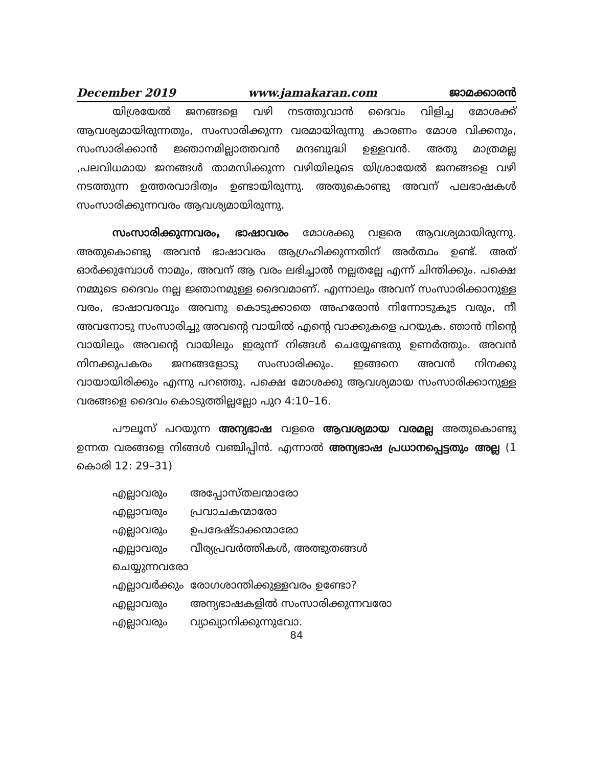December 2019 www.jamakaran.com ജാമക്കാരൻ
യിശ്രയേൽ ജനങ്ങളെ വഴി നടത്തുവാൻ ദൈവം വിളിച്ച മോശക്ക് ആവശ്യമായിരുന്നതും, സംസാരിക്കുന്ന വരമായിരുന്നു കാരണം മോശ വിക്കനും, സംസാരിക്കാൻ ജ്ഞാനമില്ലാത്തവൻ മന്ദബുദ്ധി ഉള്ളവൻ. അതു മാത്രമല്ല ,പലവിധമായ ജനങ്ങൾ താമസിക്കുന്ന വഴിയിലൂടെ യിശ്രായേൽ ജനങ്ങളെ വഴി നടത്തുന്ന ഉത്തരവാദിത്വം ഉണ്ടായിരുന്നു. അതുകൊണ്ടു അവന് പലഭാഷകൾ സംസാരിക്കുന്നവരം ആവശ്യമായിരുന്നു.
സംസാരിക്കുന്നവരം, ഭാഷാവരം മോശക്കു വളരെ ആവശ്യമായിരുന്നു. അതുകൊണ്ടു അവൻ ഭാഷാവരം ആഗ്രഹിക്കുന്നതിന് അർത്ഥം ഉണ്ട്. അത് ഓർക്കുമ്പോൾ നാമും, അവന് ആ വരം ലഭിച്ചാൽ നല്ലതല്ലേ എന്ന് ചിന്തിക്കും. പക്ഷെ നമ്മുടെ ദൈവം നല്ല ജ്ഞാനമുള്ള ദൈവമാണ്. എന്നാലും അവന് സംസാരിക്കാനുള്ള വരം, ഭാഷാവരവും അവനു കൊടുക്കാതെ അഹരോൻ നിന്നോടുകൂട വരും, നീ അവനോടു സംസാരിച്ചു അവന്റെ വായിൽ എന്റെ വാക്കുകളെ പറയുക. ഞാൻ നിന്റെ വായിലും അവന്റെ വായിലും ഇരുന്ന് നിങ്ങൾ ചെയ്യേണ്ടതു ഉണർത്തും. അവൻ നിനക്കുപകരം ജനങ്ങളോടു സംസാരിക്കും. ഇങ്ങനെ അവൻ നിനക്കു വായായിരിക്കും എന്നു പറഞ്ഞു. പക്ഷെ മോശക്കു ആവശ്യമായ സംസാരിക്കാനുള്ള വരങ്ങളെ ദൈവം കൊടുത്തില്ലല്ലോ പുറ 4:10–16.
പൗലൂസ് പറയുന്ന അന്യഭാഷ വളരെ ആവശ്യമായ വരമല്ല അതുകൊണ്ടു ഉന്നത വരങ്ങളെ നിങ്ങൾ വഞ്ചിപ്പിൻ. എന്നാൽ അന്യഭാഷ പ്രധാനപ്പെട്ടതും അല്ല (1 കൊരി 12: 29–31)
| എല്ലാവരും | അപ്പോസ്തലന്മാരോ |
| എല്ലാവരും | പ്രവാചകന്മാരോ |
| എല്ലാവരും | ഉപദേഷ്ടാക്കന്മാരോ |
| എല്ലാവരും | വീര്യപ്രവർത്തികൾ, അത്ഭുതങ്ങൾ |
| ചെയ്യുന്നവരോ | |
| എല്ലാവർക്കും | രോഗശാന്തിക്കുള്ളവരം ഉണ്ടോ? |
| എല്ലാവരും | അന്യഭാഷകളിൽ സംസാരിക്കുന്നവരോ |
| എല്ലാവരും | വ്യാഖ്യാനിക്കുന്നുവോ. |
84